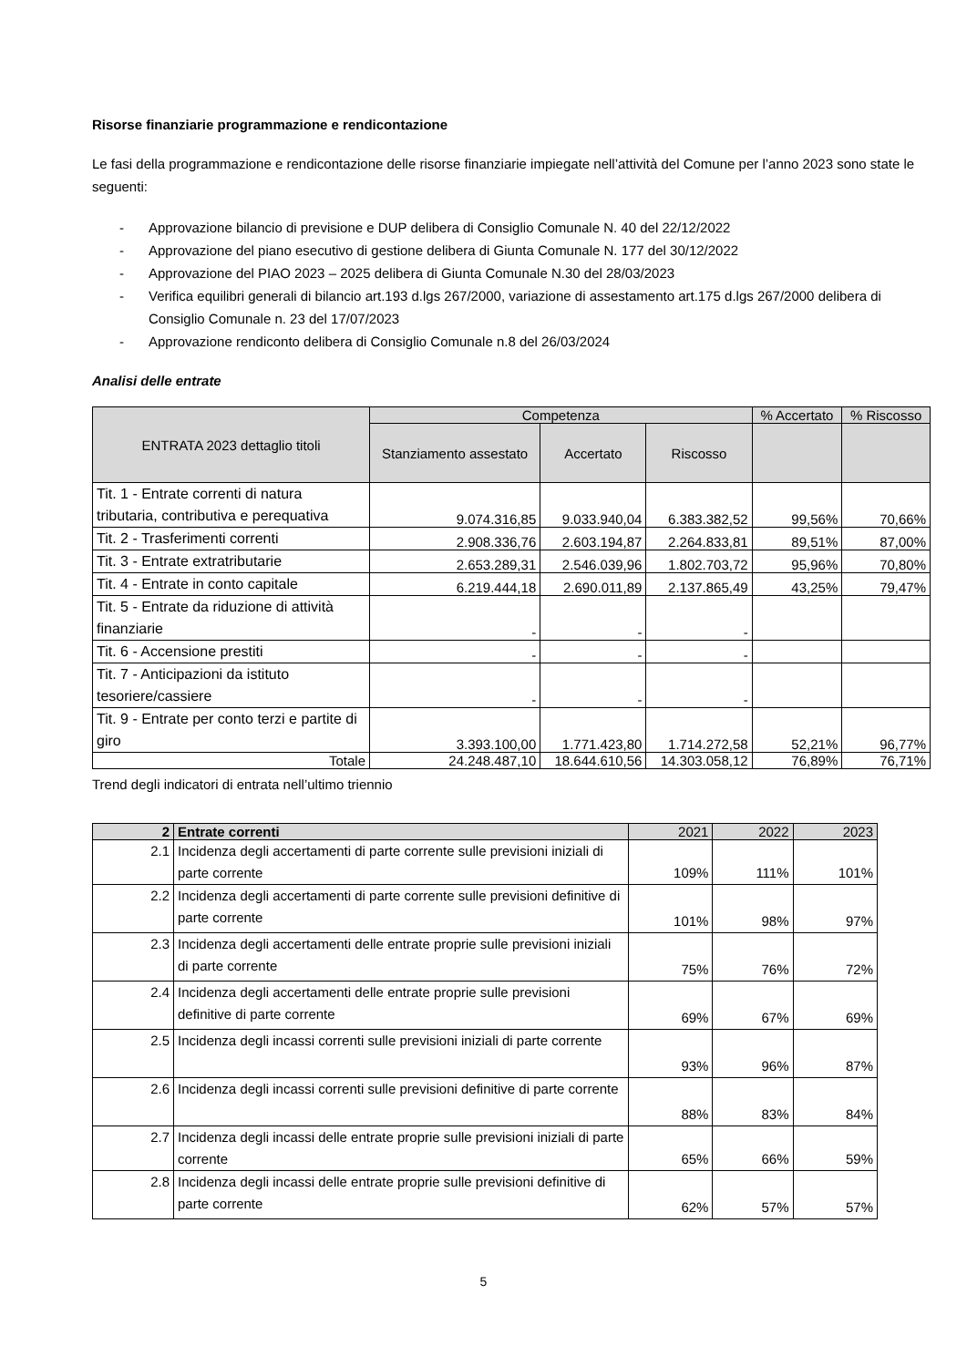Risorse finanziarie programmazione e rendicontazione
Le fasi della programmazione e rendicontazione delle risorse finanziarie impiegate nell’attività del Comune per l’anno 2023 sono state le seguenti:
- Approvazione bilancio di previsione e DUP delibera di Consiglio Comunale N. 40 del 22/12/2022
- Approvazione del piano esecutivo di gestione delibera di Giunta Comunale N. 177 del 30/12/2022
- Approvazione del PIAO 2023 – 2025 delibera di Giunta Comunale N.30 del 28/03/2023
- Verifica equilibri generali di bilancio art.193 d.lgs 267/2000, variazione di assestamento art.175 d.lgs 267/2000 delibera di Consiglio Comunale n. 23 del 17/07/2023
- Approvazione rendiconto delibera di Consiglio Comunale n.8 del 26/03/2024
Analisi delle entrate
| ENTRATA 2023 dettaglio titoli | Competenza | | | % Accertato | % Riscosso |
| --- | --- | --- | --- | --- | --- |
| | Stanziamento assestato | Accertato | Riscosso | | |
| Tit. 1 - Entrate correnti di natura tributaria, contributiva e perequativa | 9.074.316,85 | 9.033.940,04 | 6.383.382,52 | 99,56% | 70,66% |
| Tit. 2 - Trasferimenti correnti | 2.908.336,76 | 2.603.194,87 | 2.264.833,81 | 89,51% | 87,00% |
| Tit. 3 - Entrate extratributarie | 2.653.289,31 | 2.546.039,96 | 1.802.703,72 | 95,96% | 70,80% |
| Tit. 4 - Entrate in conto capitale | 6.219.444,18 | 2.690.011,89 | 2.137.865,49 | 43,25% | 79,47% |
| Tit. 5 - Entrate da riduzione di attività finanziarie | - | - | - | | |
| Tit. 6 - Accensione prestiti | - | - | - | | |
| Tit. 7 - Anticipazioni da istituto tesoriere/cassiere | - | - | - | | |
| Tit. 9 - Entrate per conto terzi e partite di giro | 3.393.100,00 | 1.771.423,80 | 1.714.272,58 | 52,21% | 96,77% |
| Totale | 24.248.487,10 | 18.644.610,56 | 14.303.058,12 | 76,89% | 76,71% |
Trend degli indicatori di entrata nell’ultimo triennio
| 2 | Entrate correnti | 2021 | 2022 | 2023 |
| --- | --- | --- | --- | --- |
| 2.1 | Incidenza degli accertamenti di parte corrente sulle previsioni iniziali di parte corrente | 109% | 111% | 101% |
| 2.2 | Incidenza degli accertamenti di parte corrente sulle previsioni definitive di parte corrente | 101% | 98% | 97% |
| 2.3 | Incidenza degli accertamenti delle entrate proprie sulle previsioni iniziali di parte corrente | 75% | 76% | 72% |
| 2.4 | Incidenza degli accertamenti delle entrate proprie sulle previsioni definitive di parte corrente | 69% | 67% | 69% |
| 2.5 | Incidenza degli incassi correnti sulle previsioni iniziali di parte corrente | 93% | 96% | 87% |
| 2.6 | Incidenza degli incassi correnti sulle previsioni definitive di parte corrente | 88% | 83% | 84% |
| 2.7 | Incidenza degli incassi delle entrate proprie sulle previsioni iniziali di parte corrente | 65% | 66% | 59% |
| 2.8 | Incidenza degli incassi delle entrate proprie sulle previsioni definitive di parte corrente | 62% | 57% | 57% |
5